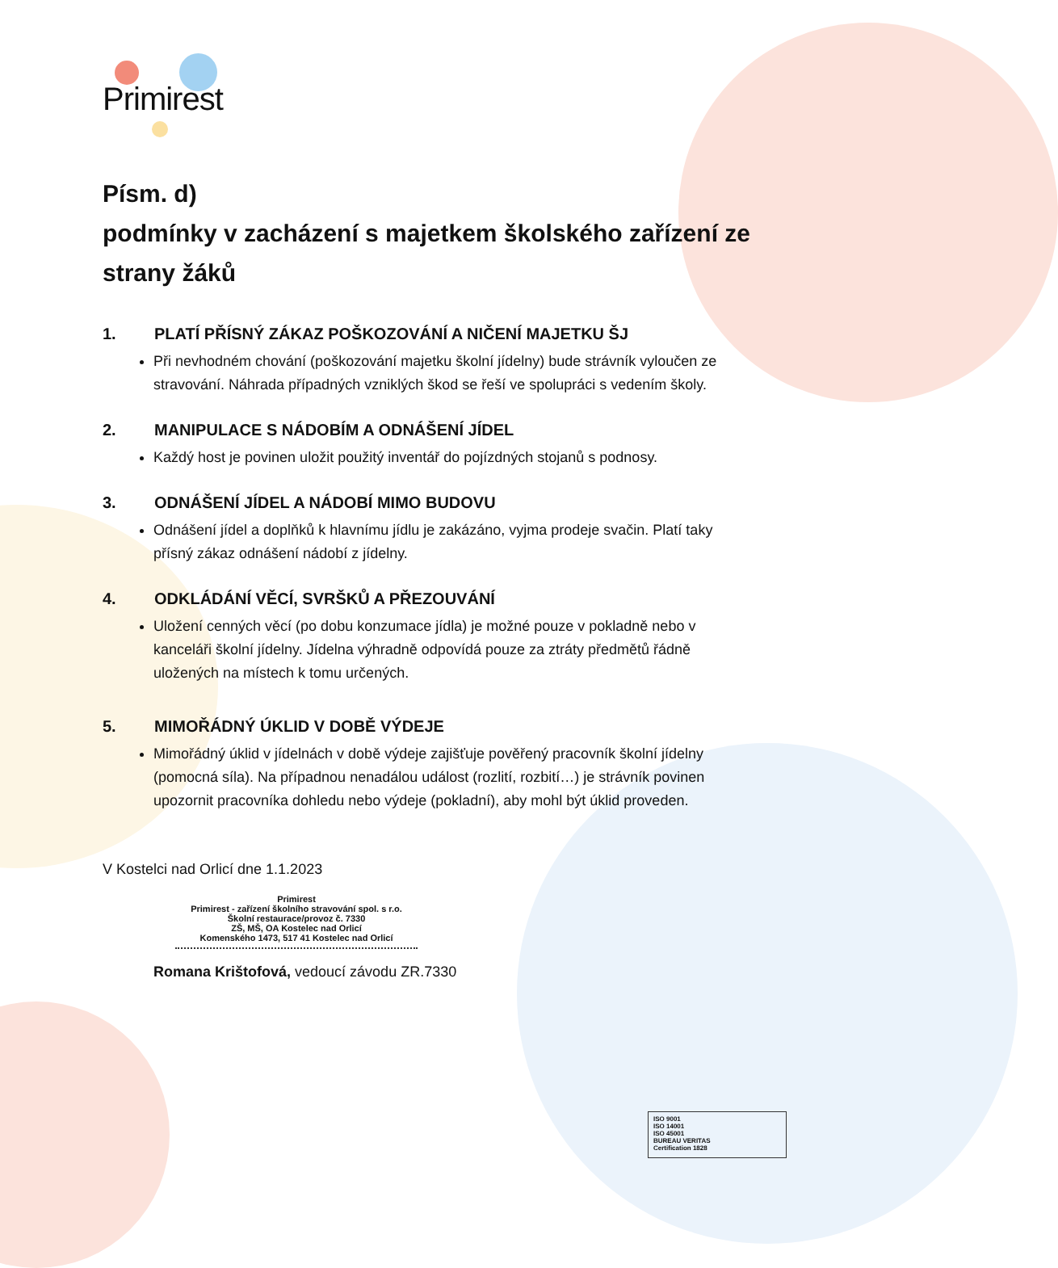Primirest
Písm. d)
podmínky v zacházení s majetkem školského zařízení ze strany žáků
1. PLATÍ PŘÍSNÝ ZÁKAZ POŠKOZOVÁNÍ A NIČENÍ MAJETKU ŠJ
Při nevhodném chování (poškozování majetku školní jídelny) bude strávník vyloučen ze stravování. Náhrada případných vzniklých škod se řeší ve spolupráci s vedením školy.
2. MANIPULACE S NÁDOBÍM A ODNÁŠENÍ JÍDEL
Každý host je povinen uložit použitý inventář do pojízdných stojanů s podnosy.
3. ODNÁŠENÍ JÍDEL A NÁDOBÍ MIMO BUDOVU
Odnášení jídel a doplňků k hlavnímu jídlu je zakázáno, vyjma prodeje svačin. Platí taky přísný zákaz odnášení nádobí z jídelny.
4. ODKLÁDÁNÍ VĚCÍ, SVRŠKŮ A PŘEZOUVÁNÍ
Uložení cenných věcí (po dobu konzumace jídla) je možné pouze v pokladně nebo v kanceláři školní jídelny. Jídelna výhradně odpovídá pouze za ztráty předmětů řádně uložených na místech k tomu určených.
5. MIMOŘÁDNÝ ÚKLID V DOBĚ VÝDEJE
Mimořádný úklid v jídelnách v době výdeje zajišťuje pověřený pracovník školní jídelny (pomocná síla). Na případnou nenadálou událost (rozlití, rozbití…) je strávník povinen upozornit pracovníka dohledu nebo výdeje (pokladní), aby mohl být úklid proveden.
V Kostelci nad Orlicí dne 1.1.2023
Primirest
Primirest - zařízení školního stravování spol. s r.o.
Školní restaurace/provoz č. 7330
ZŠ, MŠ, OA Kostelec nad Orlicí
Komenského 1473, 517 41 Kostelec nad Orlicí
Romana Krištofová, vedoucí závodu ZR.7330
ISO 9001
ISO 14001
ISO 45001
BUREAU VERITAS
Certification 1828